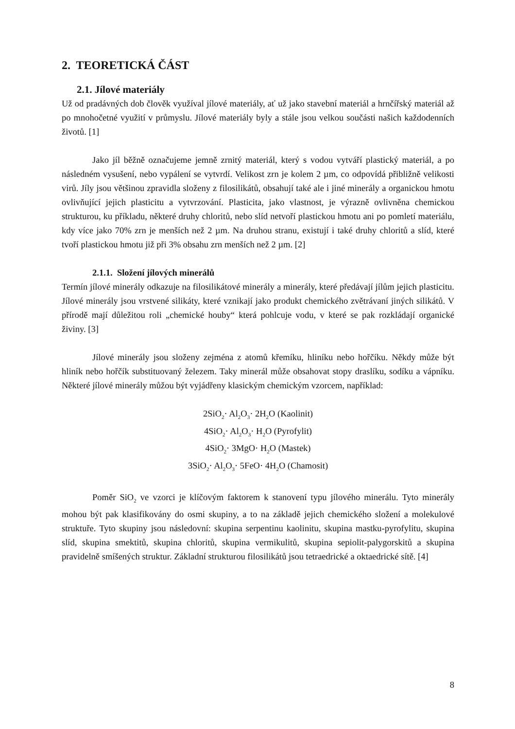2. TEORETICKÁ ČÁST
2.1. Jílové materiály
Už od pradávných dob člověk využíval jílové materiály, ať už jako stavební materiál a hrnčířský materiál až po mnohočetné využití v průmyslu. Jílové materiály byly a stále jsou velkou součásti našich každodenních životů. [1]
Jako jíl běžně označujeme jemně zrnitý materiál, který s vodou vytváří plastický materiál, a po následném vysušení, nebo vypálení se vytvrdí. Velikost zrn je kolem 2 µm, co odpovídá přibližně velikosti virů. Jíly jsou většinou zpravidla složeny z filosilikátů, obsahují také ale i jiné minerály a organickou hmotu ovlivňující jejich plasticitu a vytvrzování. Plasticita, jako vlastnost, je výrazně ovlivněna chemickou strukturou, ku příkladu, některé druhy chloritů, nebo slíd netvoří plastickou hmotu ani po pomletí materiálu, kdy více jako 70% zrn je menších než 2 µm. Na druhou stranu, existují i také druhy chloritů a slíd, které tvoří plastickou hmotu již při 3% obsahu zrn menších než 2 µm. [2]
2.1.1. Složení jílových minerálů
Termín jílové minerály odkazuje na filosilikátové minerály a minerály, které předávají jílům jejich plasticitu. Jílové minerály jsou vrstvené silikáty, které vznikají jako produkt chemického zvětrávaní jiných silikátů. V přírodě mají důležitou roli „chemické houby“ která pohlcuje vodu, v které se pak rozkládají organické živiny. [3]
Jílové minerály jsou složeny zejména z atomů křemíku, hliníku nebo hořčíku. Někdy může být hliník nebo hořčík substituovaný železem. Taky minerál může obsahovat stopy draslíku, sodíku a vápníku. Některé jílové minerály můžou být vyjádřeny klasickým chemickým vzorcem, například:
2SiO<sub>2</sub>· Al<sub>2</sub>O<sub>3</sub>· 2H<sub>2</sub>O (Kaolinit)
4SiO<sub>2</sub>· Al<sub>2</sub>O<sub>3</sub>· H<sub>2</sub>O (Pyrofylit)
4SiO<sub>2</sub>· 3MgO· H<sub>2</sub>O (Mastek)
3SiO<sub>2</sub>· Al<sub>2</sub>O<sub>3</sub>· 5FeO· 4H<sub>2</sub>O (Chamosit)
Poměr SiO<sub>2</sub> ve vzorci je klíčovým faktorem k stanovení typu jílového minerálu. Tyto minerály mohou být pak klasifikovány do osmi skupiny, a to na základě jejich chemického složení a molekulové struktuře. Tyto skupiny jsou následovní: skupina serpentinu kaolinitu, skupina mastku-pyrofylitu, skupina slíd, skupina smektitů, skupina chloritů, skupina vermikulitů, skupina sepiolit-palygorskitů a skupina pravidelně smíšených struktur. Základní strukturou filosilikátů jsou tetraedrické a oktaedrické sítě. [4]
8